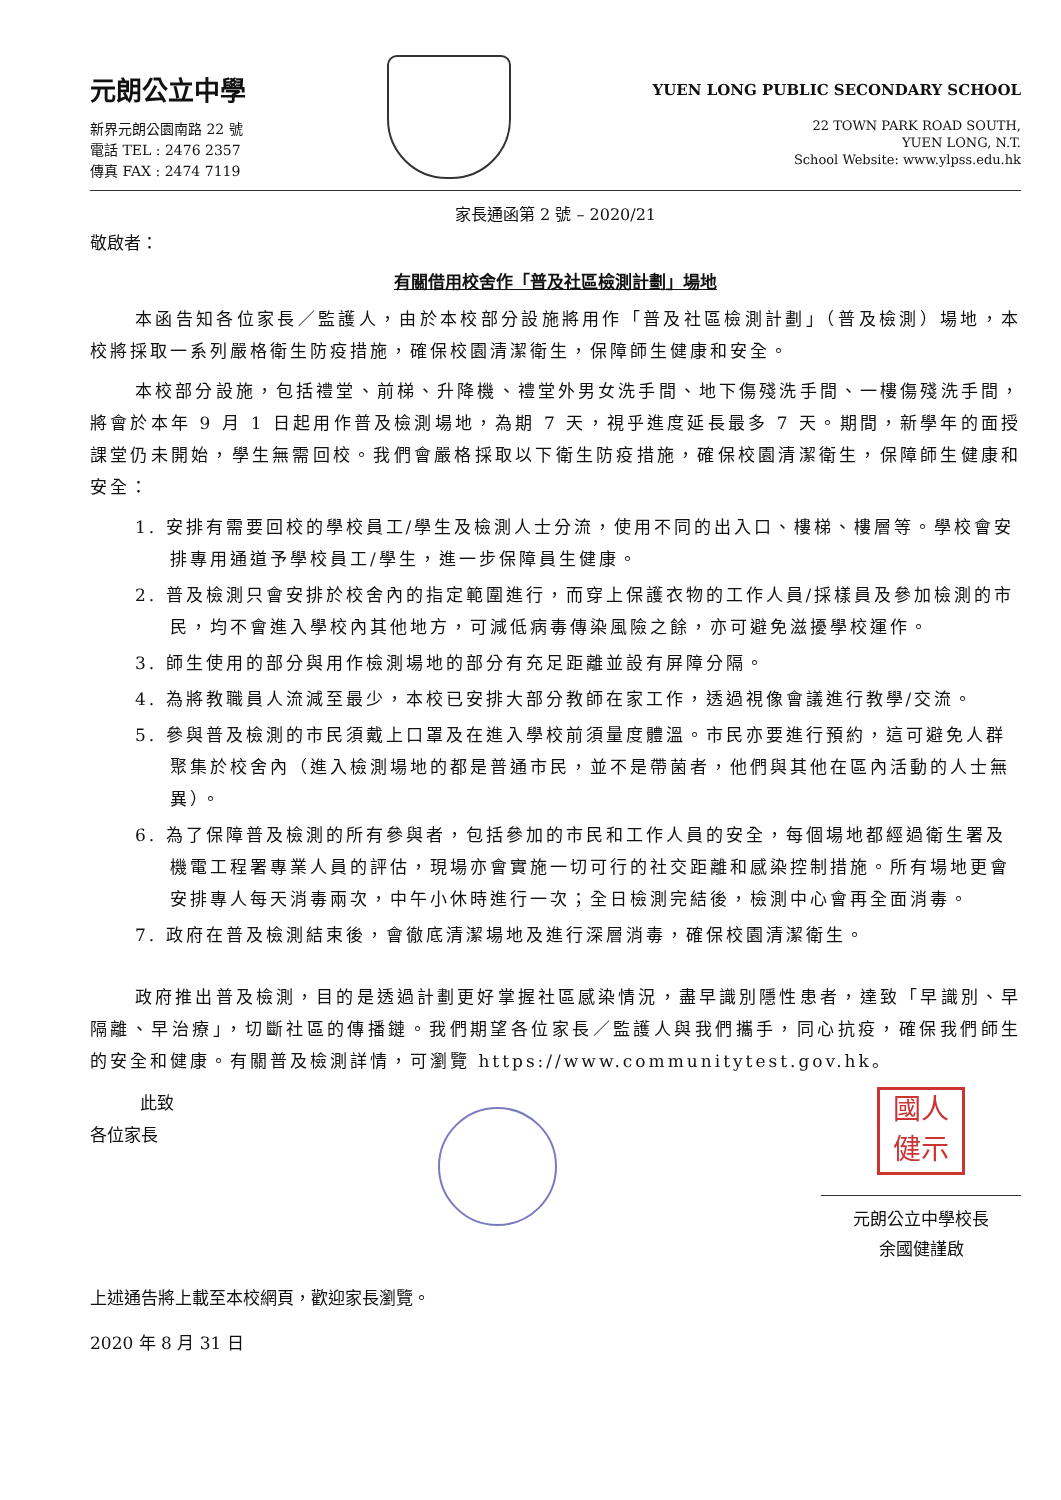元朗公立中學
新界元朗公園南路 22 號
電話 TEL : 2476 2357
傳真 FAX : 2474 7119
YUEN LONG PUBLIC SECONDARY SCHOOL
22 TOWN PARK ROAD SOUTH,
YUEN LONG, N.T.
School Website: www.ylpss.edu.hk
家長通函第 2 號 – 2020/21
敬啟者：
有關借用校舍作「普及社區檢測計劃」場地
本函告知各位家長／監護人，由於本校部分設施將用作「普及社區檢測計劃」（普及檢測）場地，本校將採取一系列嚴格衛生防疫措施，確保校園清潔衛生，保障師生健康和安全。
本校部分設施，包括禮堂、前梯、升降機、禮堂外男女洗手間、地下傷殘洗手間、一樓傷殘洗手間，將會於本年 9 月 1 日起用作普及檢測場地，為期 7 天，視乎進度延長最多 7 天。期間，新學年的面授課堂仍未開始，學生無需回校。我們會嚴格採取以下衛生防疫措施，確保校園清潔衛生，保障師生健康和安全：
1. 安排有需要回校的學校員工/學生及檢測人士分流，使用不同的出入口、樓梯、樓層等。學校會安排專用通道予學校員工/學生，進一步保障員生健康。
2. 普及檢測只會安排於校舍內的指定範圍進行，而穿上保護衣物的工作人員/採樣員及參加檢測的市民，均不會進入學校內其他地方，可減低病毒傳染風險之餘，亦可避免滋擾學校運作。
3. 師生使用的部分與用作檢測場地的部分有充足距離並設有屏障分隔。
4. 為將教職員人流減至最少，本校已安排大部分教師在家工作，透過視像會議進行教學/交流。
5. 參與普及檢測的市民須戴上口罩及在進入學校前須量度體溫。市民亦要進行預約，這可避免人群聚集於校舍內（進入檢測場地的都是普通市民，並不是帶菌者，他們與其他在區內活動的人士無異）。
6. 為了保障普及檢測的所有參與者，包括參加的市民和工作人員的安全，每個場地都經過衛生署及機電工程署專業人員的評估，現場亦會實施一切可行的社交距離和感染控制措施。所有場地更會安排專人每天消毒兩次，中午小休時進行一次；全日檢測完結後，檢測中心會再全面消毒。
7. 政府在普及檢測結束後，會徹底清潔場地及進行深層消毒，確保校園清潔衛生。
政府推出普及檢測，目的是透過計劃更好掌握社區感染情況，盡早識別隱性患者，達致「早識別、早隔離、早治療」，切斷社區的傳播鏈。我們期望各位家長／監護人與我們攜手，同心抗疫，確保我們師生的安全和健康。有關普及檢測詳情，可瀏覽 https://www.communitytest.gov.hk。
此致
各位家長
國人
健示
元朗公立中學校長
余國健謹啟
上述通告將上載至本校網頁，歡迎家長瀏覽。
2020 年 8 月 31 日